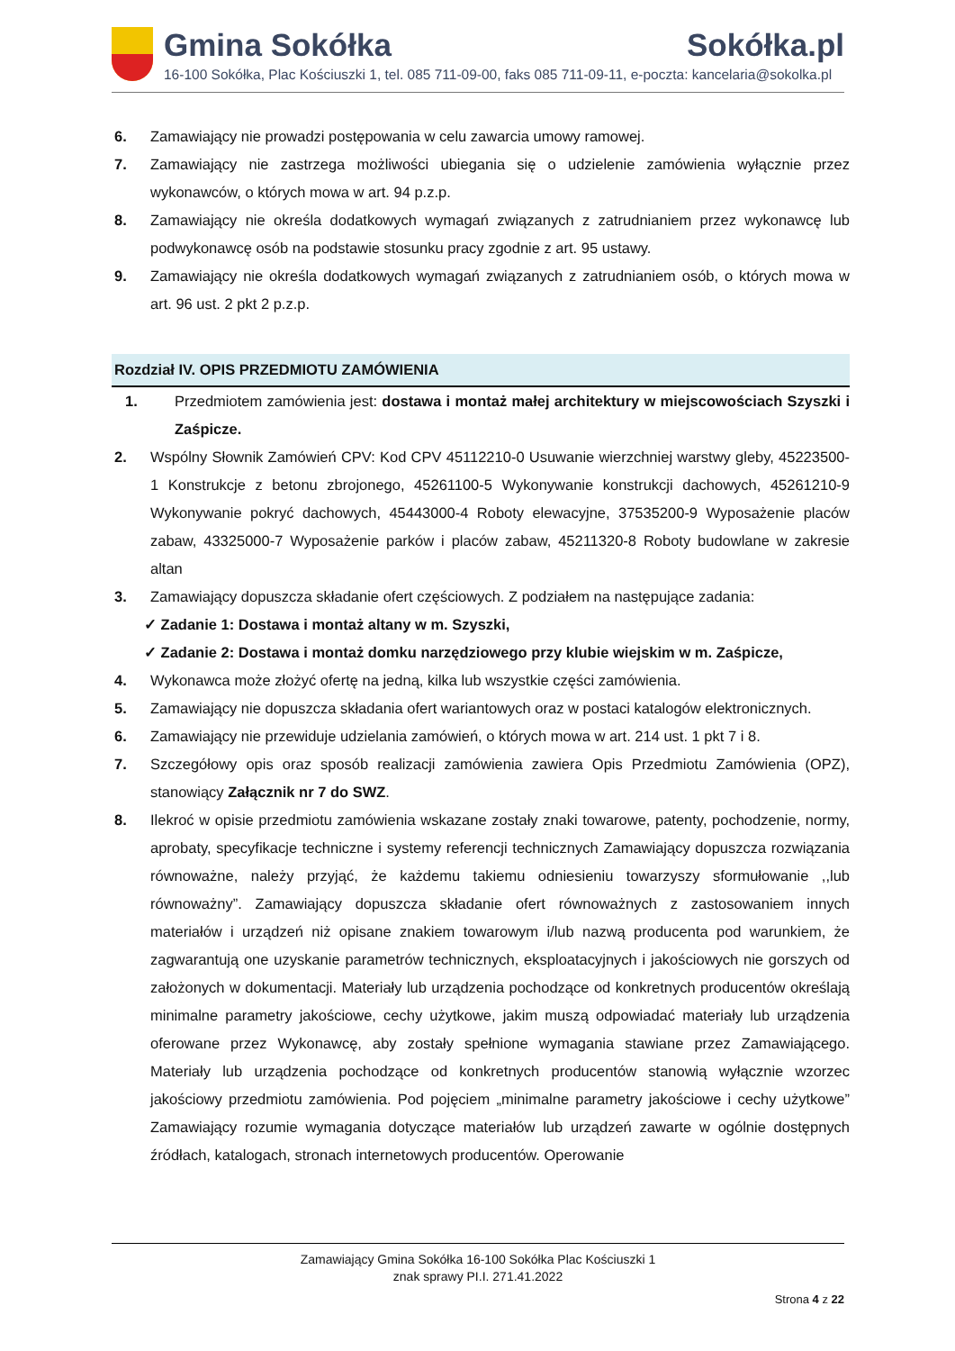Gmina Sokółka Sokółka.pl
16-100 Sokółka, Plac Kościuszki 1, tel. 085 711-09-00, faks 085 711-09-11, e-poczta: kancelaria@sokolka.pl
6. Zamawiający nie prowadzi postępowania w celu zawarcia umowy ramowej.
7. Zamawiający nie zastrzega możliwości ubiegania się o udzielenie zamówienia wyłącznie przez wykonawców, o których mowa w art. 94 p.z.p.
8. Zamawiający nie określa dodatkowych wymagań związanych z zatrudnianiem przez wykonawcę lub podwykonawcę osób na podstawie stosunku pracy zgodnie z art. 95 ustawy.
9. Zamawiający nie określa dodatkowych wymagań związanych z zatrudnianiem osób, o których mowa w art. 96 ust. 2 pkt 2 p.z.p.
Rozdział IV. OPIS PRZEDMIOTU ZAMÓWIENIA
1. Przedmiotem zamówienia jest: dostawa i montaż małej architektury w miejscowościach Szyszki i Zaśpicze.
2. Wspólny Słownik Zamówień CPV: Kod CPV 45112210-0 Usuwanie wierzchniej warstwy gleby, 45223500-1 Konstrukcje z betonu zbrojonego, 45261100-5 Wykonywanie konstrukcji dachowych, 45261210-9 Wykonywanie pokryć dachowych, 45443000-4 Roboty elewacyjne, 37535200-9 Wyposażenie placów zabaw, 43325000-7 Wyposażenie parków i placów zabaw, 45211320-8 Roboty budowlane w zakresie altan
3. Zamawiający dopuszcza składanie ofert częściowych. Z podziałem na następujące zadania:
✓ Zadanie 1: Dostawa i montaż altany w m. Szyszki,
✓ Zadanie 2: Dostawa i montaż domku narzędziowego przy klubie wiejskim w m. Zaśpicze,
4. Wykonawca może złożyć ofertę na jedną, kilka lub wszystkie części zamówienia.
5. Zamawiający nie dopuszcza składania ofert wariantowych oraz w postaci katalogów elektronicznych.
6. Zamawiający nie przewiduje udzielania zamówień, o których mowa w art. 214 ust. 1 pkt 7 i 8.
7. Szczegółowy opis oraz sposób realizacji zamówienia zawiera Opis Przedmiotu Zamówienia (OPZ), stanowiący Załącznik nr 7 do SWZ.
8. Ilekroć w opisie przedmiotu zamówienia wskazane zostały znaki towarowe, patenty, pochodzenie, normy, aprobaty, specyfikacje techniczne i systemy referencji technicznych Zamawiający dopuszcza rozwiązania równoważne, należy przyjąć, że każdemu takiemu odniesieniu towarzyszy sformułowanie ,,lub równoważny”. Zamawiający dopuszcza składanie ofert równoważnych z zastosowaniem innych materiałów i urządzeń niż opisane znakiem towarowym i/lub nazwą producenta pod warunkiem, że zagwarantują one uzyskanie parametrów technicznych, eksploatacyjnych i jakościowych nie gorszych od założonych w dokumentacji. Materiały lub urządzenia pochodzące od konkretnych producentów określają minimalne parametry jakościowe, cechy użytkowe, jakim muszą odpowiadać materiały lub urządzenia oferowane przez Wykonawcę, aby zostały spełnione wymagania stawiane przez Zamawiającego. Materiały lub urządzenia pochodzące od konkretnych producentów stanowią wyłącznie wzorzec jakościowy przedmiotu zamówienia. Pod pojęciem „minimalne parametry jakościowe i cechy użytkowe” Zamawiający rozumie wymagania dotyczące materiałów lub urządzeń zawarte w ogólnie dostępnych źródłach, katalogach, stronach internetowych producentów. Operowanie
Zamawiający Gmina Sokółka 16-100 Sokółka Plac Kościuszki 1
znak sprawy PI.I. 271.41.2022
Strona 4 z 22